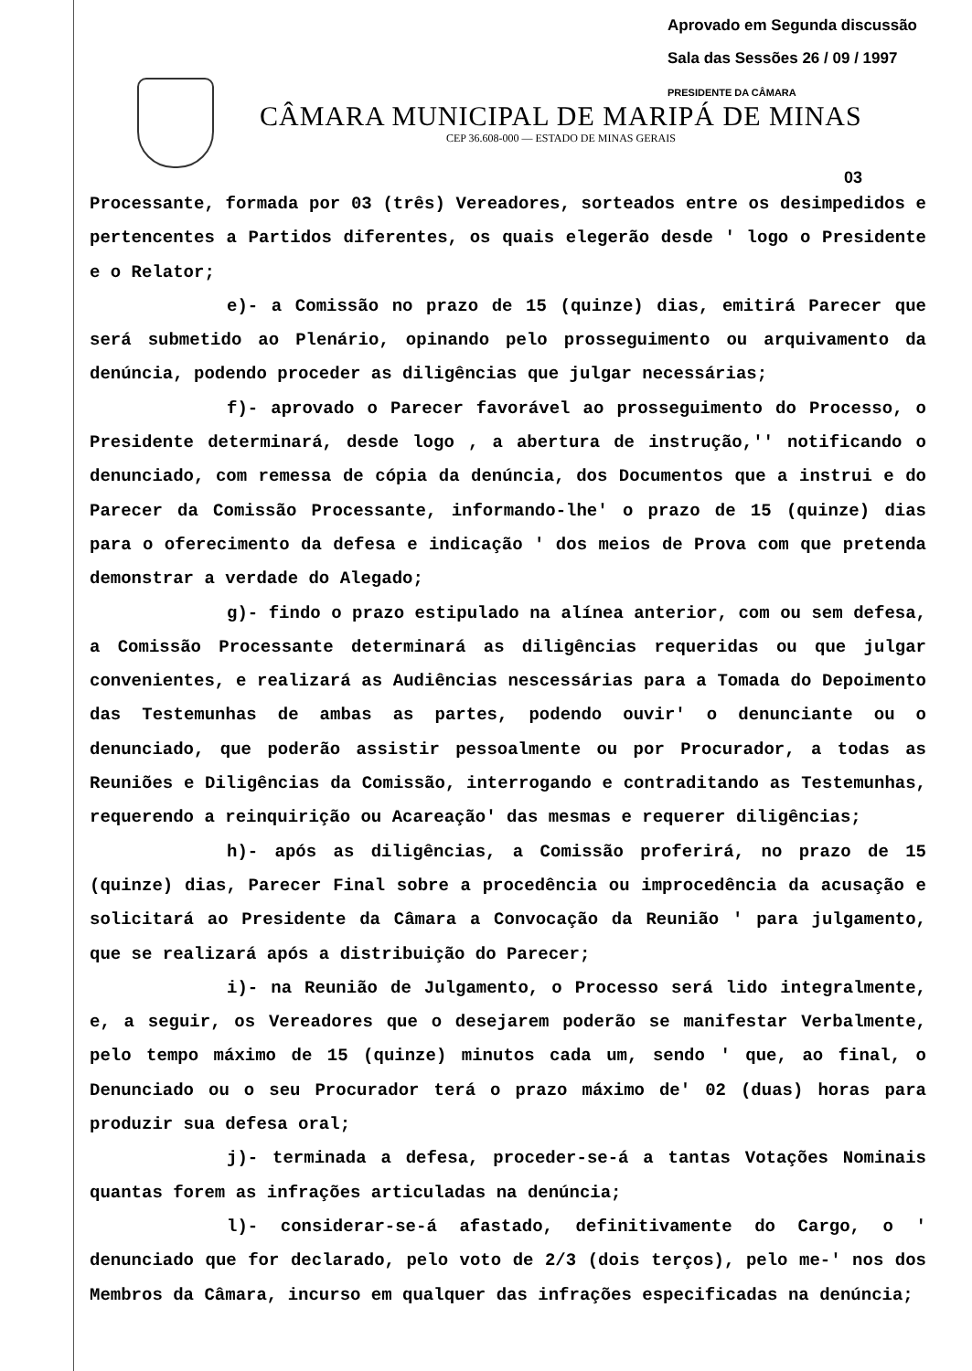Aprovado em Segunda discussão
Sala das Sessões 26 / 09 / 1997
PRESIDENTE DA CÂMARA
CÂMARA MUNICIPAL DE MARIPÁ DE MINAS
CEP 36.608-000 — ESTADO DE MINAS GERAIS
03
Processante, formada por 03 (três) Vereadores, sorteados entre os desimpedidos e pertencentes a Partidos diferentes, os quais elegerão desde ' logo o Presidente e o Relator;
e)- a Comissão no prazo de 15 (quinze) dias, emitirá Parecer que será submetido ao Plenário, opinando pelo prosseguimento ou arquivamento da denúncia, podendo proceder as diligências que julgar necessárias;
f)- aprovado o Parecer favorável ao prosseguimento do Processo, o Presidente determinará, desde logo , a abertura de instrução,'' notificando o denunciado, com remessa de cópia da denúncia, dos Documentos que a instrui e do Parecer da Comissão Processante, informando-lhe' o prazo de 15 (quinze) dias para o oferecimento da defesa e indicação ' dos meios de Prova com que pretenda demonstrar a verdade do Alegado;
g)- findo o prazo estipulado na alínea anterior, com ou sem defesa, a Comissão Processante determinará as diligências requeridas ou que julgar convenientes, e realizará as Audiências nescessárias para a Tomada do Depoimento das Testemunhas de ambas as partes, podendo ouvir' o denunciante ou o denunciado, que poderão assistir pessoalmente ou por Procurador, a todas as Reuniões e Diligências da Comissão, interrogando e contraditando as Testemunhas, requerendo a reinquirição ou Acareação' das mesmas e requerer diligências;
h)- após as diligências, a Comissão proferirá, no prazo de 15 (quinze) dias, Parecer Final sobre a procedência ou improcedência da acusação e solicitará ao Presidente da Câmara a Convocação da Reunião ' para julgamento, que se realizará após a distribuição do Parecer;
i)- na Reunião de Julgamento, o Processo será lido integralmente, e, a seguir, os Vereadores que o desejarem poderão se manifestar Verbalmente, pelo tempo máximo de 15 (quinze) minutos cada um, sendo ' que, ao final, o Denunciado ou o seu Procurador terá o prazo máximo de' 02 (duas) horas para produzir sua defesa oral;
j)- terminada a defesa, proceder-se-á a tantas Votações Nominais quantas forem as infrações articuladas na denúncia;
l)- considerar-se-á afastado, definitivamente do Cargo, o ' denunciado que for declarado, pelo voto de 2/3 (dois terços), pelo me-' nos dos Membros da Câmara, incurso em qualquer das infrações especificadas na denúncia;